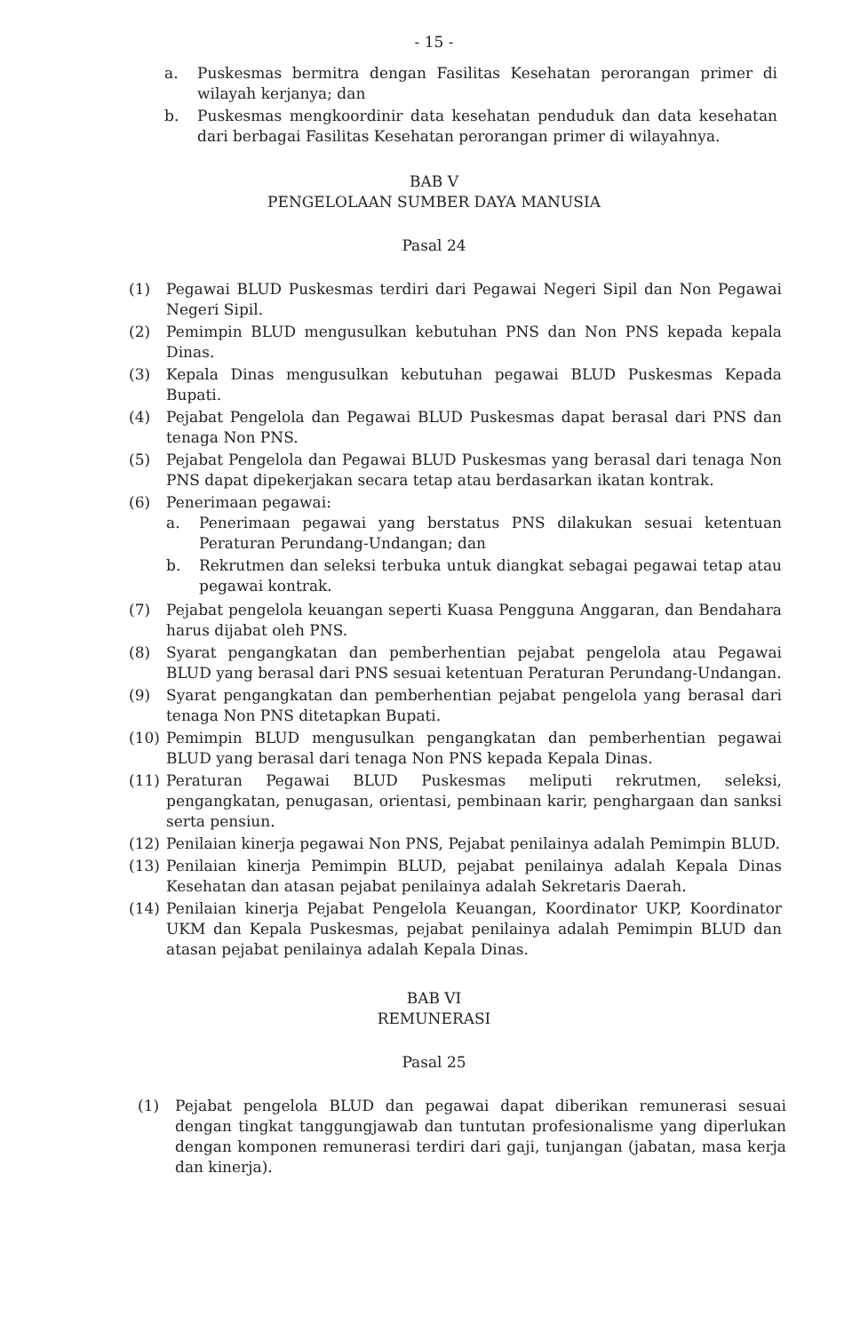- 15 -
a. Puskesmas bermitra dengan Fasilitas Kesehatan perorangan primer di wilayah kerjanya; dan
b. Puskesmas mengkoordinir data kesehatan penduduk dan data kesehatan dari berbagai Fasilitas Kesehatan perorangan primer di wilayahnya.
BAB V
PENGELOLAAN SUMBER DAYA MANUSIA
Pasal 24
(1) Pegawai BLUD Puskesmas terdiri dari Pegawai Negeri Sipil dan Non Pegawai Negeri Sipil.
(2) Pemimpin BLUD mengusulkan kebutuhan PNS dan Non PNS kepada kepala Dinas.
(3) Kepala Dinas mengusulkan kebutuhan pegawai BLUD Puskesmas Kepada Bupati.
(4) Pejabat Pengelola dan Pegawai BLUD Puskesmas dapat berasal dari PNS dan tenaga Non PNS.
(5) Pejabat Pengelola dan Pegawai BLUD Puskesmas yang berasal dari tenaga Non PNS dapat dipekerjakan secara tetap atau berdasarkan ikatan kontrak.
(6) Penerimaan pegawai:
a. Penerimaan pegawai yang berstatus PNS dilakukan sesuai ketentuan Peraturan Perundang-Undangan; dan
b. Rekrutmen dan seleksi terbuka untuk diangkat sebagai pegawai tetap atau pegawai kontrak.
(7) Pejabat pengelola keuangan seperti Kuasa Pengguna Anggaran, dan Bendahara harus dijabat oleh PNS.
(8) Syarat pengangkatan dan pemberhentian pejabat pengelola atau Pegawai BLUD yang berasal dari PNS sesuai ketentuan Peraturan Perundang-Undangan.
(9) Syarat pengangkatan dan pemberhentian pejabat pengelola yang berasal dari tenaga Non PNS ditetapkan Bupati.
(10) Pemimpin BLUD mengusulkan pengangkatan dan pemberhentian pegawai BLUD yang berasal dari tenaga Non PNS kepada Kepala Dinas.
(11) Peraturan Pegawai BLUD Puskesmas meliputi rekrutmen, seleksi, pengangkatan, penugasan, orientasi, pembinaan karir, penghargaan dan sanksi serta pensiun.
(12) Penilaian kinerja pegawai Non PNS, Pejabat penilainya adalah Pemimpin BLUD.
(13) Penilaian kinerja Pemimpin BLUD, pejabat penilainya adalah Kepala Dinas Kesehatan dan atasan pejabat penilainya adalah Sekretaris Daerah.
(14) Penilaian kinerja Pejabat Pengelola Keuangan, Koordinator UKP, Koordinator UKM dan Kepala Puskesmas, pejabat penilainya adalah Pemimpin BLUD dan atasan pejabat penilainya adalah Kepala Dinas.
BAB VI
REMUNERASI
Pasal 25
(1) Pejabat pengelola BLUD dan pegawai dapat diberikan remunerasi sesuai dengan tingkat tanggungjawab dan tuntutan profesionalisme yang diperlukan dengan komponen remunerasi terdiri dari gaji, tunjangan (jabatan, masa kerja dan kinerja).